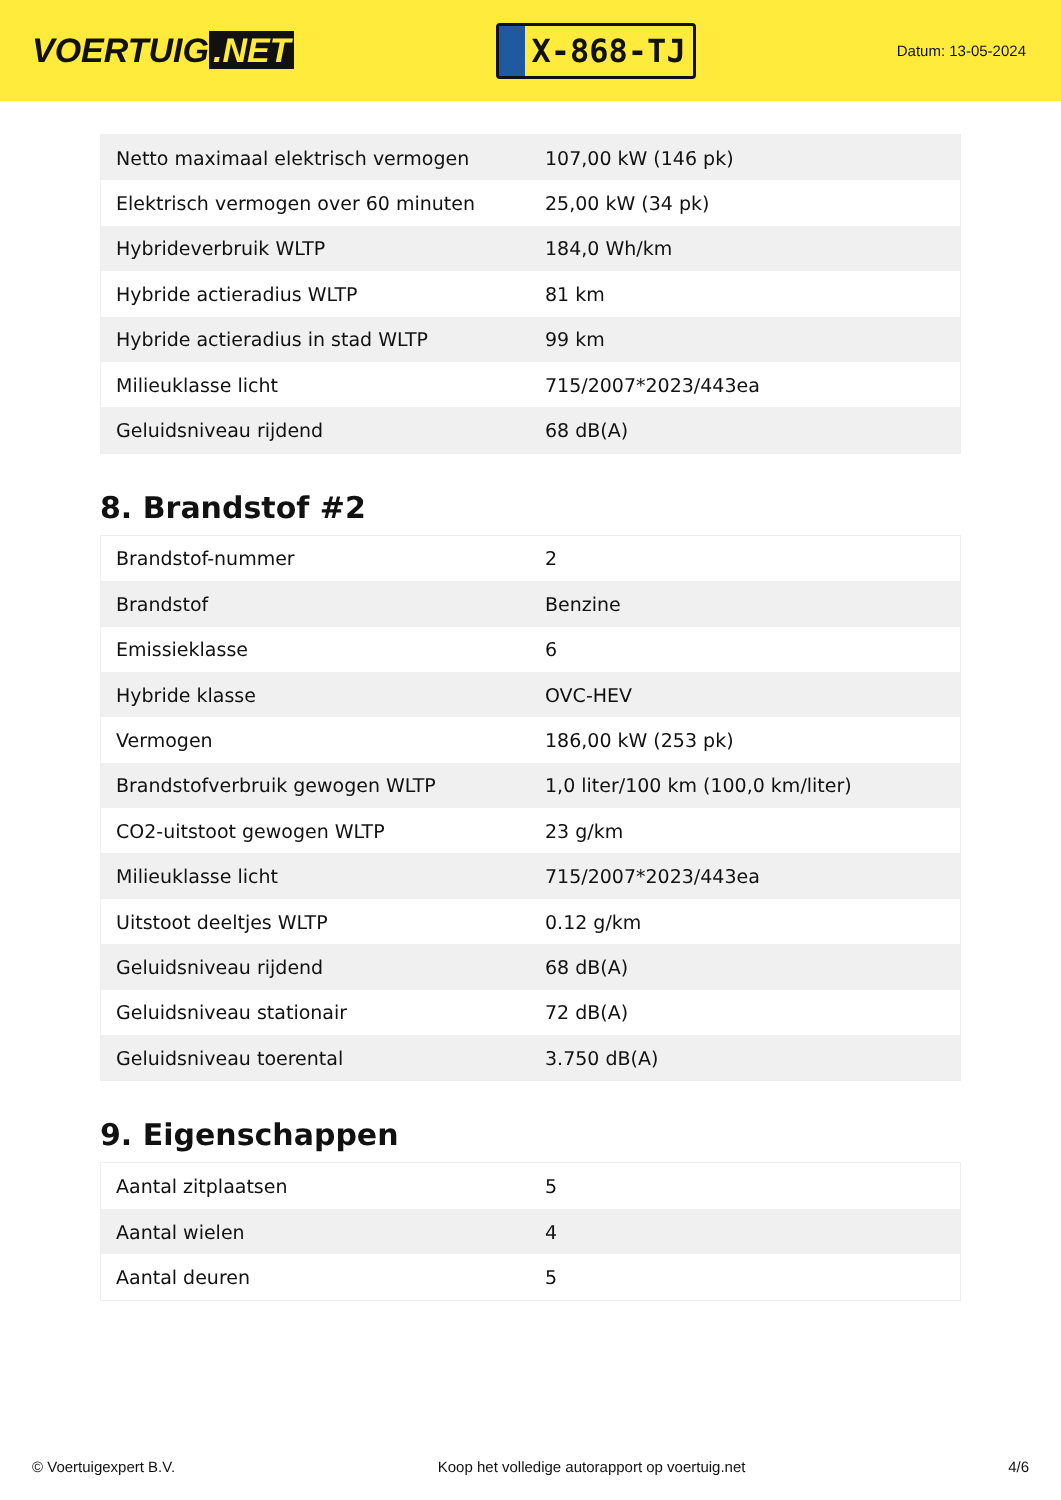VOERTUIG.NET
X-868-TJ
Datum: 13-05-2024
| Netto maximaal elektrisch vermogen | 107,00 kW (146 pk) |
| Elektrisch vermogen over 60 minuten | 25,00 kW (34 pk) |
| Hybrideverbruik WLTP | 184,0 Wh/km |
| Hybride actieradius WLTP | 81 km |
| Hybride actieradius in stad WLTP | 99 km |
| Milieuklasse licht | 715/2007*2023/443ea |
| Geluidsniveau rijdend | 68 dB(A) |
8. Brandstof #2
| Brandstof-nummer | 2 |
| Brandstof | Benzine |
| Emissieklasse | 6 |
| Hybride klasse | OVC-HEV |
| Vermogen | 186,00 kW (253 pk) |
| Brandstofverbruik gewogen WLTP | 1,0 liter/100 km (100,0 km/liter) |
| CO2-uitstoot gewogen WLTP | 23 g/km |
| Milieuklasse licht | 715/2007*2023/443ea |
| Uitstoot deeltjes WLTP | 0.12 g/km |
| Geluidsniveau rijdend | 68 dB(A) |
| Geluidsniveau stationair | 72 dB(A) |
| Geluidsniveau toerental | 3.750 dB(A) |
9. Eigenschappen
| Aantal zitplaatsen | 5 |
| Aantal wielen | 4 |
| Aantal deuren | 5 |
© Voertuigexpert B.V. Koop het volledige autorapport op voertuig.net 4/6